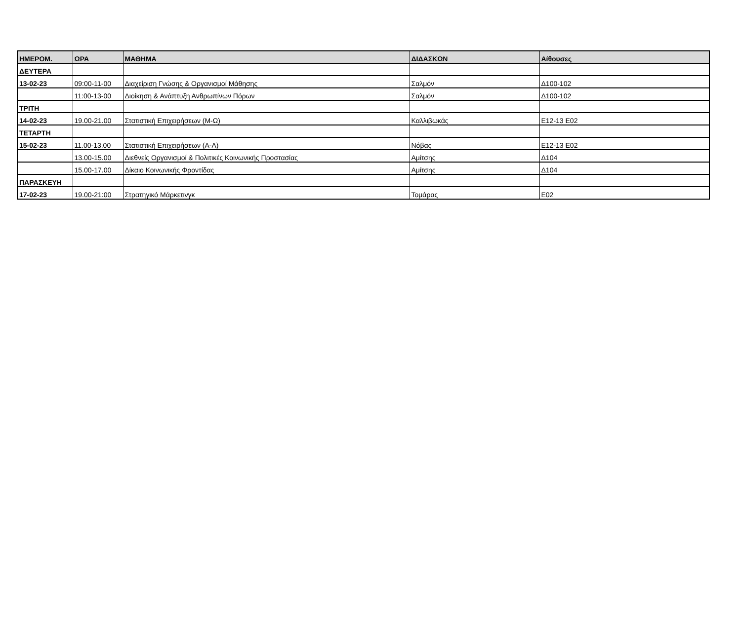| ΗΜΕΡΟΜ. | ΩΡΑ | ΜΑΘΗΜΑ | ΔΙΔΑΣΚΩΝ | Αίθουσες |
| --- | --- | --- | --- | --- |
| ΔΕΥΤΕΡΑ | | | | |
| 13-02-23 | 09:00-11-00 | Διαχείριση Γνώσης & Οργανισμοί Μάθησης | Σαλμόν | Δ100-102 |
| | 11:00-13-00 | Διοίκηση & Ανάπτυξη Ανθρωπίνων Πόρων | Σαλμόν | Δ100-102 |
| ΤΡΙΤΗ | | | | |
| 14-02-23 | 19.00-21.00 | Στατιστική Επιχειρήσεων (Μ-Ω) | Καλλιβωκάς | Ε12-13 Ε02 |
| ΤΕΤΑΡΤΗ | | | | |
| 15-02-23 | 11.00-13.00 | Στατιστική Επιχειρήσεων (Α-Λ) | Νόβας | Ε12-13 Ε02 |
| | 13.00-15.00 | Διεθνείς Οργανισμοί & Πολιτικές Κοινωνικής Προστασίας | Αμίτσης | Δ104 |
| | 15.00-17.00 | Δίκαιο Κοινωνικής Φροντίδας | Αμίτσης | Δ104 |
| ΠΑΡΑΣΚΕΥΗ | | | | |
| 17-02-23 | 19.00-21:00 | Στρατηγικό Μάρκετινγκ | Τομάρας | Ε02 |